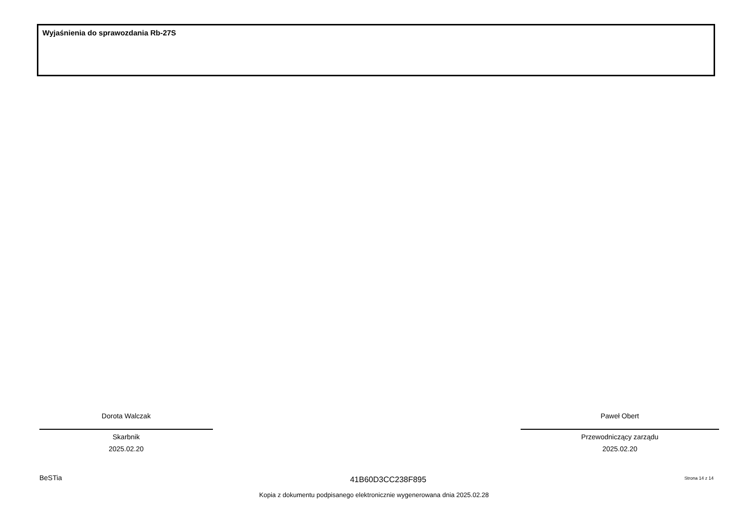Wyjaśnienia do sprawozdania Rb-27S
Dorota Walczak
Skarbnik
2025.02.20
Paweł Obert
Przewodniczący zarządu
2025.02.20
BeSTia 41B60D3CC238F895 Strona 14 z 14
Kopia z dokumentu podpisanego elektronicznie wygenerowana dnia 2025.02.28